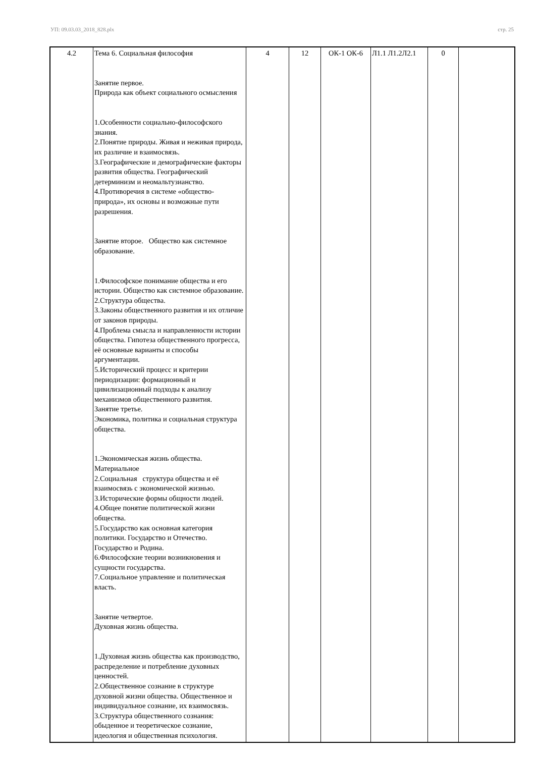УП: 09.03.03_2018_828.plx стр. 25
| 4.2 | Тема 6. Социальная философия Занятие первое. Природа как объект социального осмысления 1.Особенности социально-философского знания. 2.Понятие природы. Живая и неживая природа, их различие и взаимосвязь. 3.Географические и демографические факторы развития общества. Географический детерминизм и неомальтузианство. 4.Противоречия в системе «общество-природа», их основы и возможные пути разрешения. Занятие второе. Общество как системное образование. 1.Философское понимание общества и его истории. Общество как системное образование. 2.Структура общества. 3.Законы общественного развития и их отличие от законов природы. 4.Проблема смысла и направленности истории общества. Гипотеза общественного прогресса, её основные варианты и способы аргументации. 5.Исторический процесс и критерии периодизации: формационный и цивилизационный подходы к анализу механизмов общественного развития. Занятие третье. Экономика, политика и социальная структура общества. 1.Экономическая жизнь общества. Материальное 2.Социальная структура общества и её взаимосвязь с экономической жизнью. 3.Исторические формы общности людей. 4.Общее понятие политической жизни общества. 5.Государство как основная категория политики. Государство и Отечество. Государство и Родина. 6.Философские теории возникновения и сущности государства. 7.Социальное управление и политическая власть. Занятие четвертое. Духовная жизнь общества. 1.Духовная жизнь общества как производство, распределение и потребление духовных ценностей. 2.Общественное сознание в структуре духовной жизни общества. Общественное и индивидуальное сознание, их взаимосвязь. 3.Структура общественного сознания: обыденное и теоретическое сознание, идеология и общественная психология. | 4 | 12 | ОК-1 ОК-6 | Л1.1 Л1.2Л2.1 | 0 | |